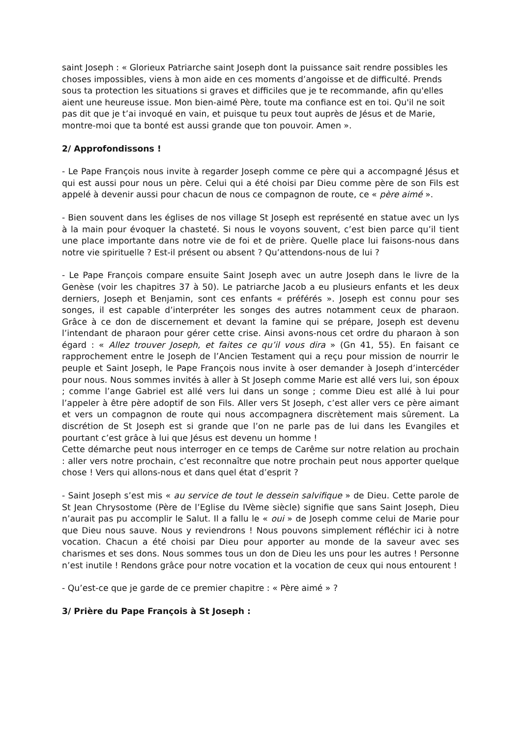saint Joseph : « Glorieux Patriarche saint Joseph dont la puissance sait rendre possibles les choses impossibles, viens à mon aide en ces moments d’angoisse et de difficulté. Prends sous ta protection les situations si graves et difficiles que je te recommande, afin qu'elles aient une heureuse issue. Mon bien-aimé Père, toute ma confiance est en toi. Qu'il ne soit pas dit que je t’ai invoqué en vain, et puisque tu peux tout auprès de Jésus et de Marie, montre-moi que ta bonté est aussi grande que ton pouvoir. Amen ».
2/ Approfondissons !
- Le Pape François nous invite à regarder Joseph comme ce père qui a accompagné Jésus et qui est aussi pour nous un père. Celui qui a été choisi par Dieu comme père de son Fils est appelé à devenir aussi pour chacun de nous ce compagnon de route, ce « père aimé ».
- Bien souvent dans les églises de nos village St Joseph est représenté en statue avec un lys à la main pour évoquer la chasteté. Si nous le voyons souvent, c’est bien parce qu’il tient une place importante dans notre vie de foi et de prière. Quelle place lui faisons-nous dans notre vie spirituelle ? Est-il présent ou absent ? Qu’attendons-nous de lui ?
- Le Pape François compare ensuite Saint Joseph avec un autre Joseph dans le livre de la Genèse (voir les chapitres 37 à 50). Le patriarche Jacob a eu plusieurs enfants et les deux derniers, Joseph et Benjamin, sont ces enfants « préférés ». Joseph est connu pour ses songes, il est capable d’interpréter les songes des autres notamment ceux de pharaon. Grâce à ce don de discernement et devant la famine qui se prépare, Joseph est devenu l’intendant de pharaon pour gérer cette crise. Ainsi avons-nous cet ordre du pharaon à son égard : « Allez trouver Joseph, et faites ce qu’il vous dira » (Gn 41, 55). En faisant ce rapprochement entre le Joseph de l’Ancien Testament qui a reçu pour mission de nourrir le peuple et Saint Joseph, le Pape François nous invite à oser demander à Joseph d’intercéder pour nous. Nous sommes invités à aller à St Joseph comme Marie est allé vers lui, son époux ; comme l’ange Gabriel est allé vers lui dans un songe ; comme Dieu est allé à lui pour l’appeler à être père adoptif de son Fils. Aller vers St Joseph, c’est aller vers ce père aimant et vers un compagnon de route qui nous accompagnera discrètement mais sûrement. La discrétion de St Joseph est si grande que l’on ne parle pas de lui dans les Evangiles et pourtant c’est grâce à lui que Jésus est devenu un homme !
Cette démarche peut nous interroger en ce temps de Carême sur notre relation au prochain : aller vers notre prochain, c’est reconnaître que notre prochain peut nous apporter quelque chose ! Vers qui allons-nous et dans quel état d’esprit ?
- Saint Joseph s’est mis « au service de tout le dessein salvifique » de Dieu. Cette parole de St Jean Chrysostome (Père de l’Eglise du IVème siècle) signifie que sans Saint Joseph, Dieu n’aurait pas pu accomplir le Salut. Il a fallu le « oui » de Joseph comme celui de Marie pour que Dieu nous sauve. Nous y reviendrons ! Nous pouvons simplement réfléchir ici à notre vocation. Chacun a été choisi par Dieu pour apporter au monde de la saveur avec ses charismes et ses dons. Nous sommes tous un don de Dieu les uns pour les autres ! Personne n’est inutile ! Rendons grâce pour notre vocation et la vocation de ceux qui nous entourent !
- Qu’est-ce que je garde de ce premier chapitre : « Père aimé » ?
3/ Prière du Pape François à St Joseph :